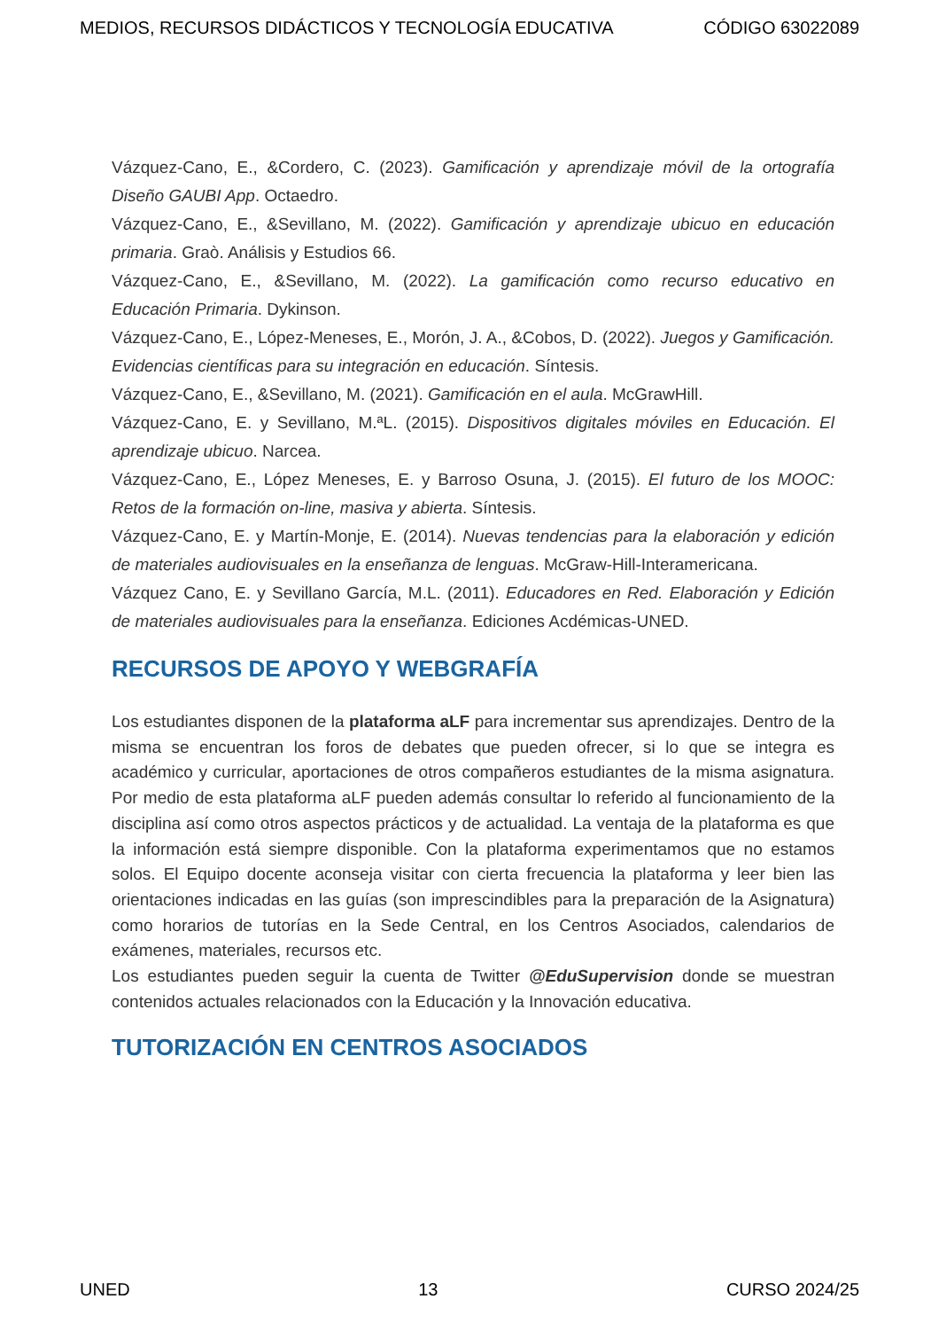MEDIOS, RECURSOS DIDÁCTICOS Y TECNOLOGÍA EDUCATIVA CÓDIGO 63022089
Vázquez-Cano, E., &Cordero, C. (2023). Gamificación y aprendizaje móvil de la ortografía Diseño GAUBI App. Octaedro.
Vázquez-Cano, E., &Sevillano, M. (2022). Gamificación y aprendizaje ubicuo en educación primaria. Graò. Análisis y Estudios 66.
Vázquez-Cano, E., &Sevillano, M. (2022). La gamificación como recurso educativo en Educación Primaria. Dykinson.
Vázquez-Cano, E., López-Meneses, E., Morón, J. A., &Cobos, D. (2022). Juegos y Gamificación. Evidencias científicas para su integración en educación. Síntesis.
Vázquez-Cano, E., &Sevillano, M. (2021). Gamificación en el aula. McGrawHill.
Vázquez-Cano, E. y Sevillano, M.ªL. (2015). Dispositivos digitales móviles en Educación. El aprendizaje ubicuo. Narcea.
Vázquez-Cano, E., López Meneses, E. y Barroso Osuna, J. (2015). El futuro de los MOOC: Retos de la formación on-line, masiva y abierta. Síntesis.
Vázquez-Cano, E. y Martín-Monje, E. (2014). Nuevas tendencias para la elaboración y edición de materiales audiovisuales en la enseñanza de lenguas. McGraw-Hill-Interamericana.
Vázquez Cano, E. y Sevillano García, M.L. (2011). Educadores en Red. Elaboración y Edición de materiales audiovisuales para la enseñanza. Ediciones Acdémicas-UNED.
RECURSOS DE APOYO Y WEBGRAFÍA
Los estudiantes disponen de la plataforma aLF para incrementar sus aprendizajes. Dentro de la misma se encuentran los foros de debates que pueden ofrecer, si lo que se integra es académico y curricular, aportaciones de otros compañeros estudiantes de la misma asignatura. Por medio de esta plataforma aLF pueden además consultar lo referido al funcionamiento de la disciplina así como otros aspectos prácticos y de actualidad. La ventaja de la plataforma es que la información está siempre disponible. Con la plataforma experimentamos que no estamos solos. El Equipo docente aconseja visitar con cierta frecuencia la plataforma y leer bien las orientaciones indicadas en las guías (son imprescindibles para la preparación de la Asignatura) como horarios de tutorías en la Sede Central, en los Centros Asociados, calendarios de exámenes, materiales, recursos etc.
Los estudiantes pueden seguir la cuenta de Twitter @EduSupervision donde se muestran contenidos actuales relacionados con la Educación y la Innovación educativa.
TUTORIZACIÓN EN CENTROS ASOCIADOS
UNED 13 CURSO 2024/25